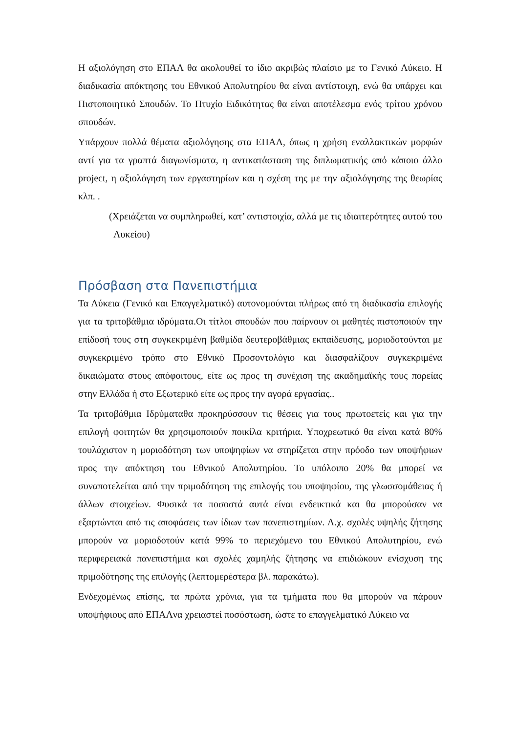Η αξιολόγηση στο ΕΠΑΛ θα ακολουθεί το ίδιο ακριβώς πλαίσιο με το Γενικό Λύκειο. Η διαδικασία απόκτησης του Εθνικού Απολυτηρίου θα είναι αντίστοιχη, ενώ θα υπάρχει και Πιστοποιητικό Σπουδών. Το Πτυχίο Ειδικότητας θα είναι αποτέλεσμα ενός τρίτου χρόνου σπουδών.
Υπάρχουν πολλά θέματα αξιολόγησης στα ΕΠΑΛ, όπως η χρήση εναλλακτικών μορφών αντί για τα γραπτά διαγωνίσματα, η αντικατάσταση της διπλωματικής από κάποιο άλλο project, η αξιολόγηση των εργαστηρίων και η σχέση της με την αξιολόγησης της θεωρίας κλπ. .
(Χρειάζεται να συμπληρωθεί, κατ’ αντιστοιχία, αλλά με τις ιδιαιτερότητες αυτού του Λυκείου)
Πρόσβαση στα Πανεπιστήμια
Τα Λύκεια (Γενικό και Επαγγελματικό) αυτονομούνται πλήρως από τη διαδικασία επιλογής για τα τριτοβάθμια ιδρύματα.Οι τίτλοι σπουδών που παίρνουν οι μαθητές πιστοποιούν την επίδοσή τους στη συγκεκριμένη βαθμίδα δευτεροβάθμιας εκπαίδευσης, μοριοδοτούνται με συγκεκριμένο τρόπο στο Εθνικό Προσοντολόγιο και διασφαλίζουν συγκεκριμένα δικαιώματα στους απόφοιτους, είτε ως προς τη συνέχιση της ακαδημαϊκής τους πορείας στην Ελλάδα ή στο Εξωτερικό είτε ως προς την αγορά εργασίας..
Τα τριτοβάθμια Ιδρύματαθα προκηρύσσουν τις θέσεις για τους πρωτοετείς και για την επιλογή φοιτητών θα χρησιμοποιούν ποικίλα κριτήρια. Υποχρεωτικό θα είναι κατά 80% τουλάχιστον η μοριοδότηση των υποψηφίων να στηρίζεται στην πρόοδο των υποψήφιων προς την απόκτηση του Εθνικού Απολυτηρίου. Το υπόλοιπο 20% θα μπορεί να συναποτελείται από την πριμοδότηση της επιλογής του υποψηφίου, της γλωσσομάθειας ή άλλων στοιχείων. Φυσικά τα ποσοστά αυτά είναι ενδεικτικά και θα μπορούσαν να εξαρτώνται από τις αποφάσεις των ίδιων των πανεπιστημίων. Λ.χ. σχολές υψηλής ζήτησης μπορούν να μοριοδοτούν κατά 99% το περιεχόμενο του Εθνικού Απολυτηρίου, ενώ περιφερειακά πανεπιστήμια και σχολές χαμηλής ζήτησης να επιδιώκουν ενίσχυση της πριμοδότησης της επιλογής (λεπτομερέστερα βλ. παρακάτω).
Ενδεχομένως επίσης, τα πρώτα χρόνια, για τα τμήματα που θα μπορούν να πάρουν υποψήφιους από ΕΠΑΛνα χρειαστεί ποσόστωση, ώστε το επαγγελματικό Λύκειο να